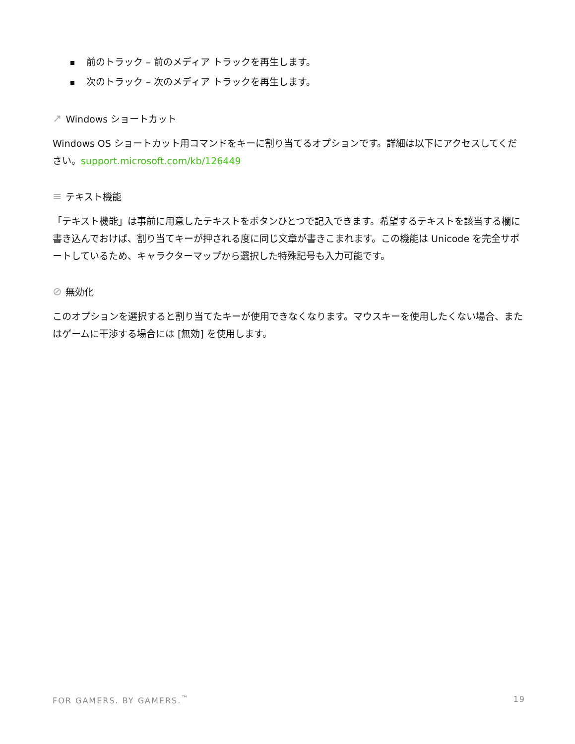前のトラック – 前のメディア トラックを再生します。
次のトラック – 次のメディア トラックを再生します。
↗ Windows ショートカット
Windows OS ショートカット用コマンドをキーに割り当てるオプションです。詳細は以下にアクセスしてください。support.microsoft.com/kb/126449
≡ テキスト機能
「テキスト機能」は事前に用意したテキストをボタンひとつで記入できます。希望するテキストを該当する欄に書き込んでおけば、割り当てキーが押される度に同じ文章が書きこまれます。この機能は Unicode を完全サポートしているため、キャラクターマップから選択した特殊記号も入力可能です。
⊘ 無効化
このオプションを選択すると割り当てたキーが使用できなくなります。マウスキーを使用したくない場合、またはゲームに干渉する場合には [無効] を使用します。
FOR GAMERS. BY GAMERS.<sup>™</sup> 19